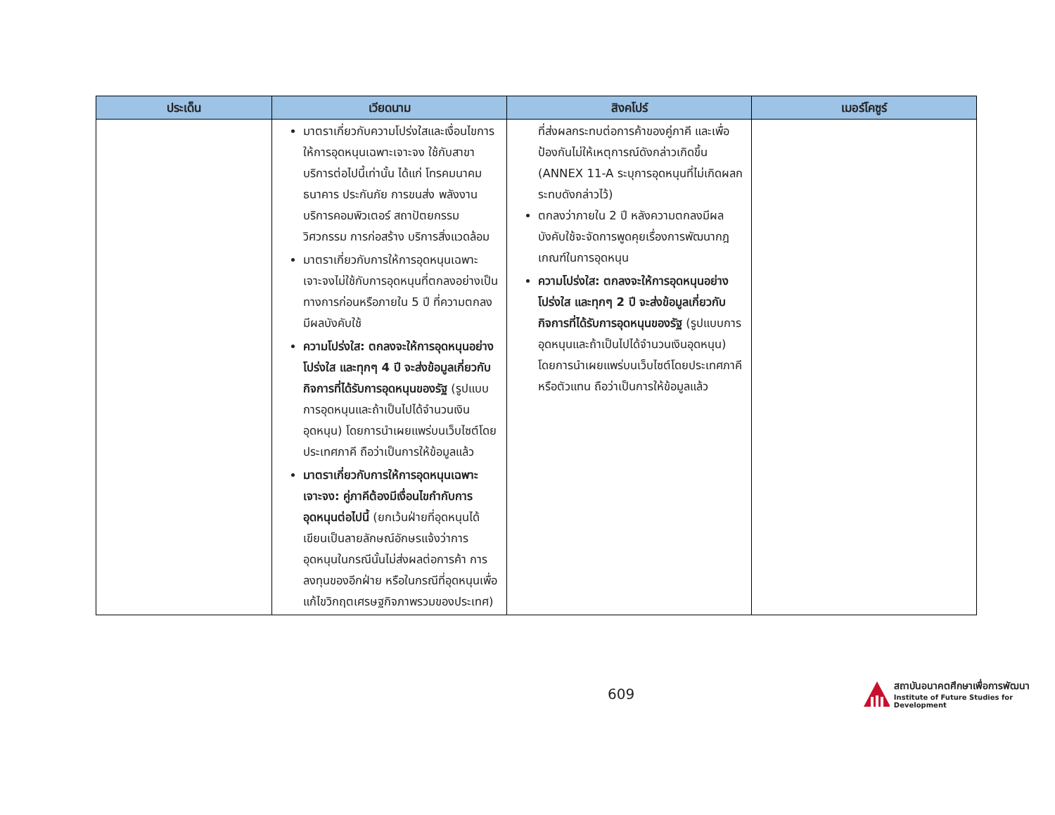| ประเด็น | เวียดนาม | สิงคโปร์ | เมอร์โคซูร์ |
| --- | --- | --- | --- |
| | มาตราเกี่ยวกับความโปร่งใสและเงื่อนไขการให้การอุดหนุนเฉพาะเจาะจง ใช้กับสาขาบริการต่อไปนี้เท่านั้น ได้แก่ โทรคมนาคม ธนาคาร ประกันภัย การขนส่ง พลังงาน บริการคอมพิวเตอร์ สถาปัตยกรรม วิศวกรรม การก่อสร้าง บริการสิ่งแวดล้อม มาตราเกี่ยวกับการให้การอุดหนุนเฉพาะเจาะจงไม่ใช้กับการอุดหนุนที่ตกลงอย่างเป็นทางการก่อนหรือภายใน 5 ปี ที่ความตกลงมีผลบังคับใช้ ความโปร่งใส: ตกลงจะให้การอุดหนุนอย่างโปร่งใส และทุกๆ 4 ปี จะส่งข้อมูลเกี่ยวกับกิจการที่ได้รับการอุดหนุนของรัฐ (รูปแบบการอุดหนุนและถ้าเป็นไปได้จำนวนเงินอุดหนุน) โดยการนำเผยแพร่บนเว็บไซต์โดยประเทศภาคี ถือว่าเป็นการให้ข้อมูลแล้ว มาตราเกี่ยวกับการให้การอุดหนุนเฉพาะเจาะจง: คู่ภาคีต้องมีเงื่อนไขกำกับการอุดหนุนต่อไปนี้ (ยกเว้นฝ่ายที่อุดหนุนได้เขียนเป็นลายลักษณ์อักษรแจ้งว่าการอุดหนุนในกรณีนั้นไม่ส่งผลต่อการค้า การลงทุนของอีกฝ่าย หรือในกรณีที่อุดหนุนเพื่อแก้ไขวิกฤตเศรษฐกิจภาพรวมของประเทศ) | ที่ส่งผลกระทบต่อการค้าของคู่ภาคี และเพื่อป้องกันไม่ให้เหตุการณ์ดังกล่าวเกิดขึ้น (ANNEX 11-A ระบุการอุดหนุนที่ไม่เกิดผลกระทบดังกล่าวไว้) ตกลงว่าภายใน 2 ปี หลังความตกลงมีผลบังคับใช้จะจัดการพูดคุยเรื่องการพัฒนากฎเกณฑ์ในการอุดหนุน ความโปร่งใส: ตกลงจะให้การอุดหนุนอย่างโปร่งใส และทุกๆ 2 ปี จะส่งข้อมูลเกี่ยวกับกิจการที่ได้รับการอุดหนุนของรัฐ (รูปแบบการอุดหนุนและถ้าเป็นไปได้จำนวนเงินอุดหนุน) โดยการนำเผยแพร่บนเว็บไซต์โดยประเทศภาคีหรือตัวแทน ถือว่าเป็นการให้ข้อมูลแล้ว | |
609
สถาบันอนาคตศึกษาเพื่อการพัฒนา
Institute of Future Studies for Development